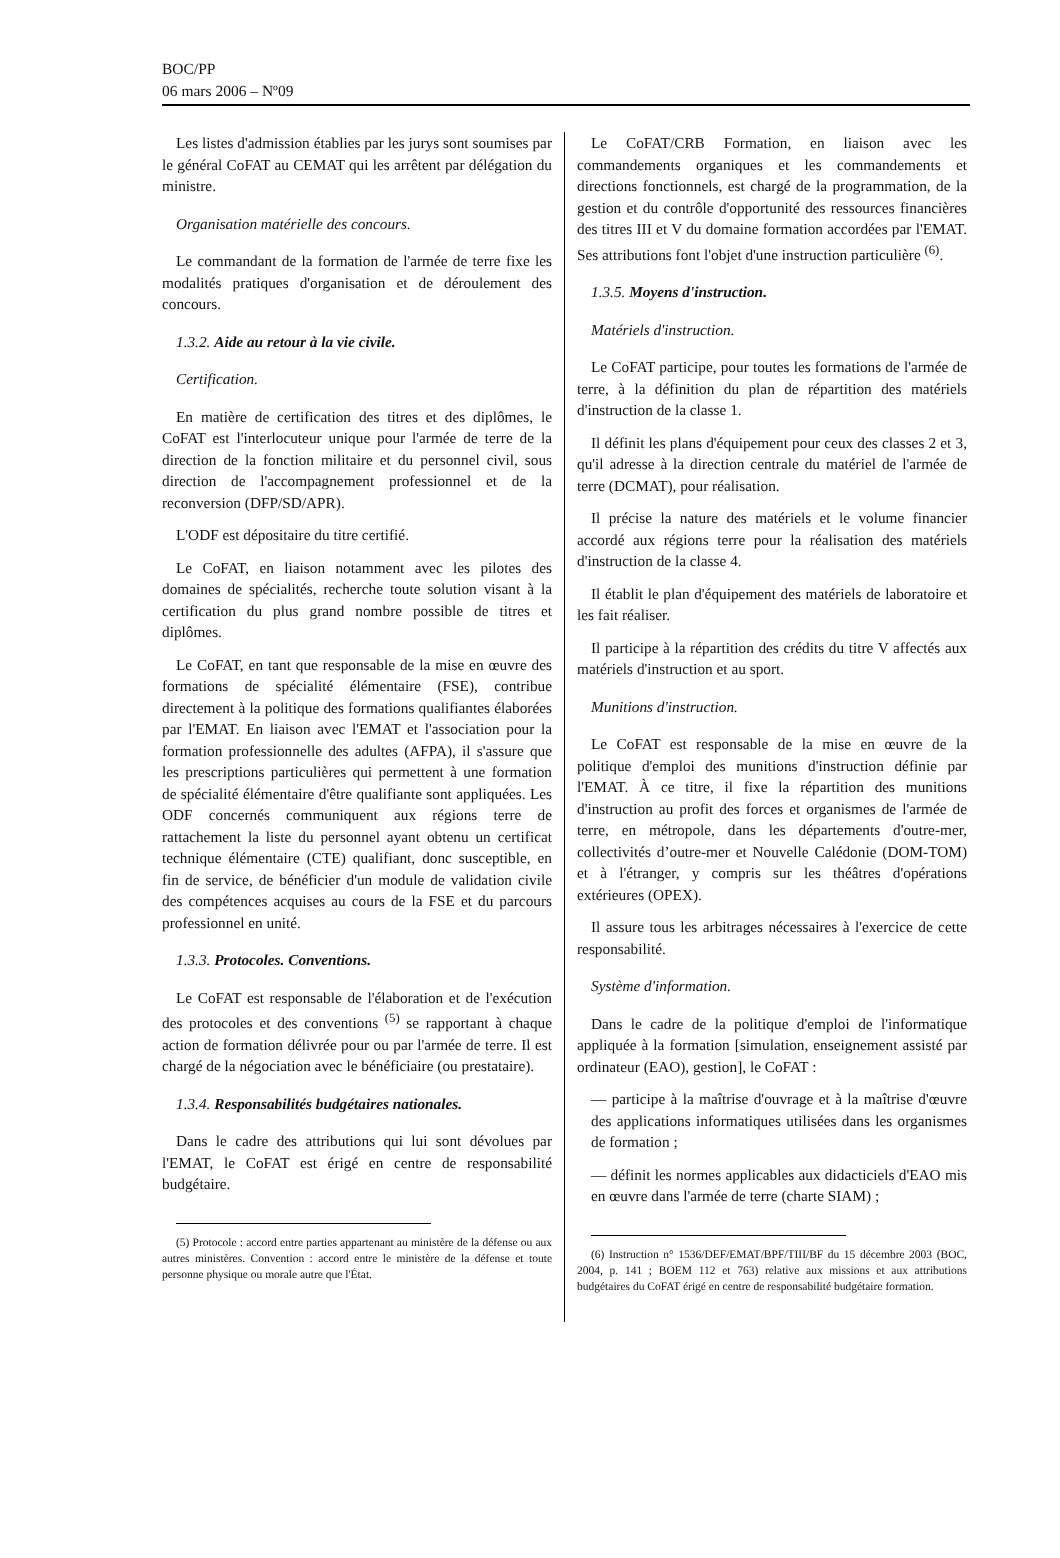BOC/PP
06 mars 2006 – Nº09
Les listes d'admission établies par les jurys sont soumises par le général CoFAT au CEMAT qui les arrêtent par délégation du ministre.
Organisation matérielle des concours.
Le commandant de la formation de l'armée de terre fixe les modalités pratiques d'organisation et de déroulement des concours.
1.3.2. Aide au retour à la vie civile.
Certification.
En matière de certification des titres et des diplômes, le CoFAT est l'interlocuteur unique pour l'armée de terre de la direction de la fonction militaire et du personnel civil, sous direction de l'accompagnement professionnel et de la reconversion (DFP/SD/APR).
L'ODF est dépositaire du titre certifié.
Le CoFAT, en liaison notamment avec les pilotes des domaines de spécialités, recherche toute solution visant à la certification du plus grand nombre possible de titres et diplômes.
Le CoFAT, en tant que responsable de la mise en œuvre des formations de spécialité élémentaire (FSE), contribue directement à la politique des formations qualifiantes élaborées par l'EMAT. En liaison avec l'EMAT et l'association pour la formation professionnelle des adultes (AFPA), il s'assure que les prescriptions particulières qui permettent à une formation de spécialité élémentaire d'être qualifiante sont appliquées. Les ODF concernés communiquent aux régions terre de rattachement la liste du personnel ayant obtenu un certificat technique élémentaire (CTE) qualifiant, donc susceptible, en fin de service, de bénéficier d'un module de validation civile des compétences acquises au cours de la FSE et du parcours professionnel en unité.
1.3.3. Protocoles. Conventions.
Le CoFAT est responsable de l'élaboration et de l'exécution des protocoles et des conventions <sup>(5)</sup> se rapportant à chaque action de formation délivrée pour ou par l'armée de terre. Il est chargé de la négociation avec le bénéficiaire (ou prestataire).
1.3.4. Responsabilités budgétaires nationales.
Dans le cadre des attributions qui lui sont dévolues par l'EMAT, le CoFAT est érigé en centre de responsabilité budgétaire.
(5) Protocole : accord entre parties appartenant au ministère de la défense ou aux autres ministères. Convention : accord entre le ministère de la défense et toute personne physique ou morale autre que l'État.
Le CoFAT/CRB Formation, en liaison avec les commandements organiques et les commandements et directions fonctionnels, est chargé de la programmation, de la gestion et du contrôle d'opportunité des ressources financières des titres III et V du domaine formation accordées par l'EMAT. Ses attributions font l'objet d'une instruction particulière <sup>(6)</sup>.
1.3.5. Moyens d'instruction.
Matériels d'instruction.
Le CoFAT participe, pour toutes les formations de l'armée de terre, à la définition du plan de répartition des matériels d'instruction de la classe 1.
Il définit les plans d'équipement pour ceux des classes 2 et 3, qu'il adresse à la direction centrale du matériel de l'armée de terre (DCMAT), pour réalisation.
Il précise la nature des matériels et le volume financier accordé aux régions terre pour la réalisation des matériels d'instruction de la classe 4.
Il établit le plan d'équipement des matériels de laboratoire et les fait réaliser.
Il participe à la répartition des crédits du titre V affectés aux matériels d'instruction et au sport.
Munitions d'instruction.
Le CoFAT est responsable de la mise en œuvre de la politique d'emploi des munitions d'instruction définie par l'EMAT. À ce titre, il fixe la répartition des munitions d'instruction au profit des forces et organismes de l'armée de terre, en métropole, dans les départements d'outre-mer, collectivités d’outre-mer et Nouvelle Calédonie (DOM-TOM) et à l'étranger, y compris sur les théâtres d'opérations extérieures (OPEX).
Il assure tous les arbitrages nécessaires à l'exercice de cette responsabilité.
Système d'information.
Dans le cadre de la politique d'emploi de l'informatique appliquée à la formation [simulation, enseignement assisté par ordinateur (EAO), gestion], le CoFAT :
— participe à la maîtrise d'ouvrage et à la maîtrise d'œuvre des applications informatiques utilisées dans les organismes de formation ;
— définit les normes applicables aux didacticiels d'EAO mis en œuvre dans l'armée de terre (charte SIAM) ;
(6) Instruction n° 1536/DEF/EMAT/BPF/TIII/BF du 15 décembre 2003 (BOC, 2004, p. 141 ; BOEM 112 et 763) relative aux missions et aux attributions budgétaires du CoFAT érigé en centre de responsabilité budgétaire formation.